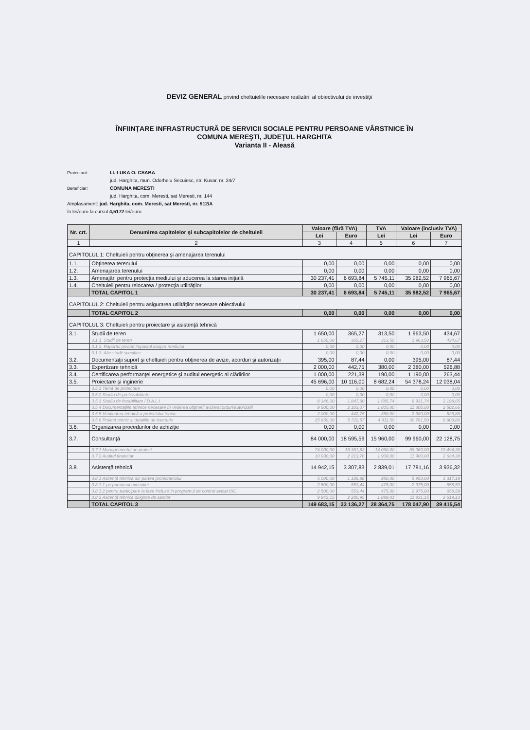DEVIZ GENERAL privind cheltuielile necesare realizării al obiectivului de investiţii
ÎNFIINŢARE INFRASTRUCTURĂ DE SERVICII SOCIALE PENTRU PERSOANE VÂRSTNICE ÎN
COMUNA MEREŞTI, JUDEŢUL HARGHITA
Varianta II - Aleasă
Proiectant: I.I. LUKA O. CSABA
jud. Harghita, mun. Odorheiu Secuiesc, str. Kuvar, nr. 24/7
Beneficiar: COMUNA MERESTI
jud. Harghita, com. Meresti, sat Meresti, nr. 144
Amplasament: jud. Harghita, com. Meresti, sat Meresti, nr. 512/A
în lei/euro la cursul 4,5172 lei/euro
| Nr. crt. | Denumirea capitolelor şi subcapitolelor de cheltuieli | Valoare (fără TVA) | | TVA | Valoare (inclusiv TVA) | |
| --- | --- | --- | --- | --- | --- | --- |
| | | Lei | Euro | Lei | Lei | Euro |
| 1 | 2 | 3 | 4 | 5 | 6 | 7 |
| CAPITOLUL 1: Cheltuieli pentru obţinerea şi amenajarea terenului | | | | | | |
| 1.1. | Obţinerea terenului | 0,00 | 0,00 | 0,00 | 0,00 | 0,00 |
| 1.2. | Amenajarea terenului | 0,00 | 0,00 | 0,00 | 0,00 | 0,00 |
| 1.3. | Amenajări pentru protecţia mediului şi aducerea la starea iniţială | 30 237,41 | 6 693,84 | 5 745,11 | 35 982,52 | 7 965,67 |
| 1.4. | Cheltuieli pentru relocarea / protecţia utilităţilor | 0,00 | 0,00 | 0,00 | 0,00 | 0,00 |
| | TOTAL CAPITOL 1 | 30 237,41 | 6 693,84 | 5 745,11 | 35 982,52 | 7 965,67 |
| CAPITOLUL 2: Cheltuieli pentru asigurarea utilităţilor necesare obiectivului | | | | | | |
| | TOTAL CAPITOL 2 | 0,00 | 0,00 | 0,00 | 0,00 | 0,00 |
| CAPITOLUL 3: Cheltuieli pentru proiectare şi asistenţă tehnică | | | | | | |
| 3.1. | Studii de teren | 1 650,00 | 365,27 | 313,50 | 1 963,50 | 434,67 |
| | 3.1.1. Studii de teren | 1 650,00 | 365,27 | 313,50 | 1 963,50 | 434,67 |
| | 3.1.2. Raportul privind impactul asupra mediului | 0,00 | 0,00 | 0,00 | 0,00 | 0,00 |
| | 3.1.3. Alte studii specifice | 0,00 | 0,00 | 0,00 | 0,00 | 0,00 |
| 3.2. | Documentaţii suport şi cheltuieli pentru obţinerea de avize, acorduri şi autorizaţii | 395,00 | 87,44 | 0,00 | 395,00 | 87,44 |
| 3.3. | Expertizare tehnică | 2 000,00 | 442,75 | 380,00 | 2 380,00 | 526,88 |
| 3.4. | Certificarea performanţei energetice şi auditul energetic al clădirilor | 1 000,00 | 221,38 | 190,00 | 1 190,00 | 263,44 |
| 3.5. | Proiectare şi inginerie | 45 696,00 | 10 116,00 | 8 682,24 | 54 378,24 | 12 038,04 |
| | 3.5.1 Temă de proiectare | 0,00 | 0,00 | 0,00 | 0,00 | 0,00 |
| | 3.5.2 Studiu de prefezabilitate | 0,00 | 0,00 | 0,00 | 0,00 | 0,00 |
| | 3.5.3 Studiu de fezabilitate / D.A.L.I | 8 346,00 | 1 847,60 | 1 585,74 | 9 931,74 | 2 198,65 |
| | 3.5.4 Documentaţiile tehnice necesare în vederea obţinerii avize/acorduri/autorizatii | 9 500,00 | 2 103,07 | 1 805,00 | 11 305,00 | 2 502,66 |
| | 3.5.5 Verificarea tehnică a proiectului tehnic | 2 000,00 | 442,75 | 380,00 | 2 380,00 | 526,88 |
| | 3.5.6 Proiect tehnic si detaliile de executie | 25 850,00 | 5 722,57 | 4 911,50 | 30 761,50 | 6 809,86 |
| 3.6. | Organizarea procedurilor de achiziţie | 0,00 | 0,00 | 0,00 | 0,00 | 0,00 |
| 3.7. | Consultanţă | 84 000,00 | 18 595,59 | 15 960,00 | 99 960,00 | 22 128,75 |
| | 3.7.1 Managementul de proiect | 74 000,00 | 16 381,83 | 14 060,00 | 88 060,00 | 19 494,38 |
| | 3.7.2 Auditul financiar | 10 000,00 | 2 213,76 | 1 900,00 | 11 900,00 | 2 634,38 |
| 3.8. | Asistenţă tehnică | 14 942,15 | 3 307,83 | 2 839,01 | 17 781,16 | 3 936,32 |
| | 3.8.1 Asitenţă tehnică din partea proiectantului | 5 000,00 | 1 106,88 | 950,00 | 5 950,00 | 1 317,19 |
| | 3.8.1.1 pe parcursul executiei | 2 500,00 | 553,44 | 475,00 | 2 975,00 | 658,59 |
| | 3.8.1.2 pentru participare la faze incluse in programul de control avizat ISC | 2 500,00 | 553,44 | 475,00 | 2 975,00 | 658,59 |
| | 3.8.2 Asitenţă tehnică diriginte de santier | 9 942,15 | 2 200,95 | 1 889,01 | 11 831,15 | 2 619,13 |
| | TOTAL CAPITOL 3 | 149 683,15 | 33 136,27 | 28 364,75 | 178 047,90 | 39 415,54 |